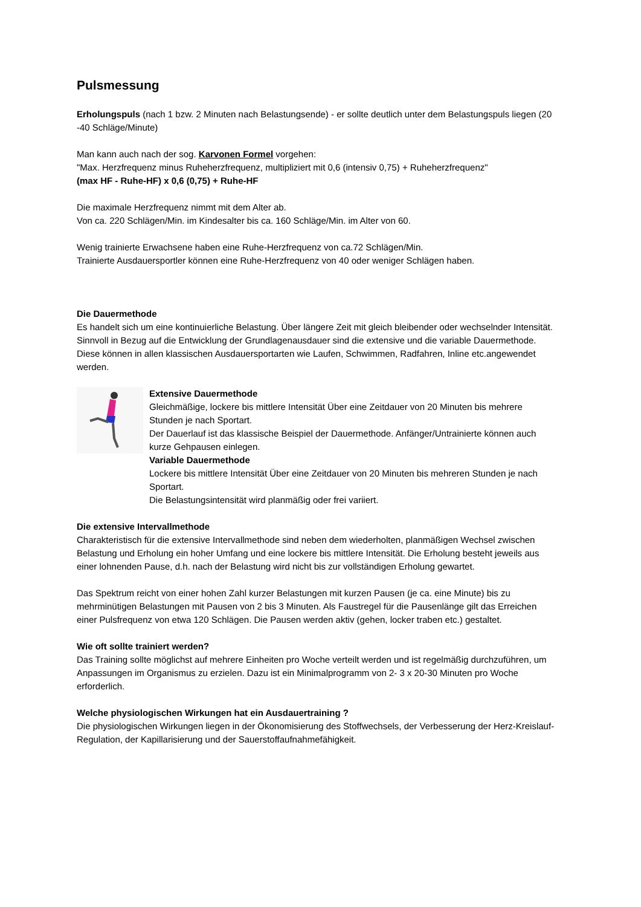Pulsmessung
Erholungspuls (nach 1 bzw. 2 Minuten nach Belastungsende) - er sollte deutlich unter dem Belastungspuls liegen (20 -40 Schläge/Minute)
Man kann auch nach der sog. Karvonen Formel vorgehen:
"Max. Herzfrequenz minus Ruheherzfrequenz, multipliziert mit 0,6 (intensiv 0,75) + Ruheherzfrequenz"
(max HF - Ruhe-HF) x 0,6 (0,75) + Ruhe-HF
Die maximale Herzfrequenz nimmt mit dem Alter ab.
Von ca. 220 Schlägen/Min. im Kindesalter bis ca. 160 Schläge/Min. im Alter von 60.
Wenig trainierte Erwachsene haben eine Ruhe-Herzfrequenz von ca.72 Schlägen/Min.
Trainierte Ausdauersportler können eine Ruhe-Herzfrequenz von 40 oder weniger Schlägen haben.
Die Dauermethode
Es handelt sich um eine kontinuierliche Belastung. Über längere Zeit mit gleich bleibender oder wechselnder Intensität.
Sinnvoll in Bezug auf die Entwicklung der Grundlagenausdauer sind die extensive und die variable Dauermethode. Diese können in allen klassischen Ausdauersportarten wie Laufen, Schwimmen, Radfahren, Inline etc.angewendet werden.
Extensive Dauermethode
Gleichmäßige, lockere bis mittlere Intensität Über eine Zeitdauer von 20 Minuten bis mehrere Stunden je nach Sportart.
Der Dauerlauf ist das klassische Beispiel der Dauermethode. Anfänger/Untrainierte können auch kurze Gehpausen einlegen.
Variable Dauermethode
Lockere bis mittlere Intensität Über eine Zeitdauer von 20 Minuten bis mehreren Stunden je nach Sportart.
Die Belastungsintensität wird planmäßig oder frei variiert.
Die extensive Intervallmethode
Charakteristisch für die extensive Intervallmethode sind neben dem wiederholten, planmäßigen Wechsel zwischen Belastung und Erholung ein hoher Umfang und eine lockere bis mittlere Intensität. Die Erholung besteht jeweils aus einer lohnenden Pause, d.h. nach der Belastung wird nicht bis zur vollständigen Erholung gewartet.
Das Spektrum reicht von einer hohen Zahl kurzer Belastungen mit kurzen Pausen (je ca. eine Minute) bis zu mehrminütigen Belastungen mit Pausen von 2 bis 3 Minuten. Als Faustregel für die Pausenlänge gilt das Erreichen einer Pulsfrequenz von etwa 120 Schlägen. Die Pausen werden aktiv (gehen, locker traben etc.) gestaltet.
Wie oft sollte trainiert werden?
Das Training sollte möglichst auf mehrere Einheiten pro Woche verteilt werden und ist regelmäßig durchzuführen, um Anpassungen im Organismus zu erzielen. Dazu ist ein Minimalprogramm von 2- 3 x 20-30 Minuten pro Woche erforderlich.
Welche physiologischen Wirkungen hat ein Ausdauertraining ?
Die physiologischen Wirkungen liegen in der Ökonomisierung des Stoffwechsels, der Verbesserung der Herz-Kreislauf-Regulation, der Kapillarisierung und der Sauerstoffaufnahmefähigkeit.